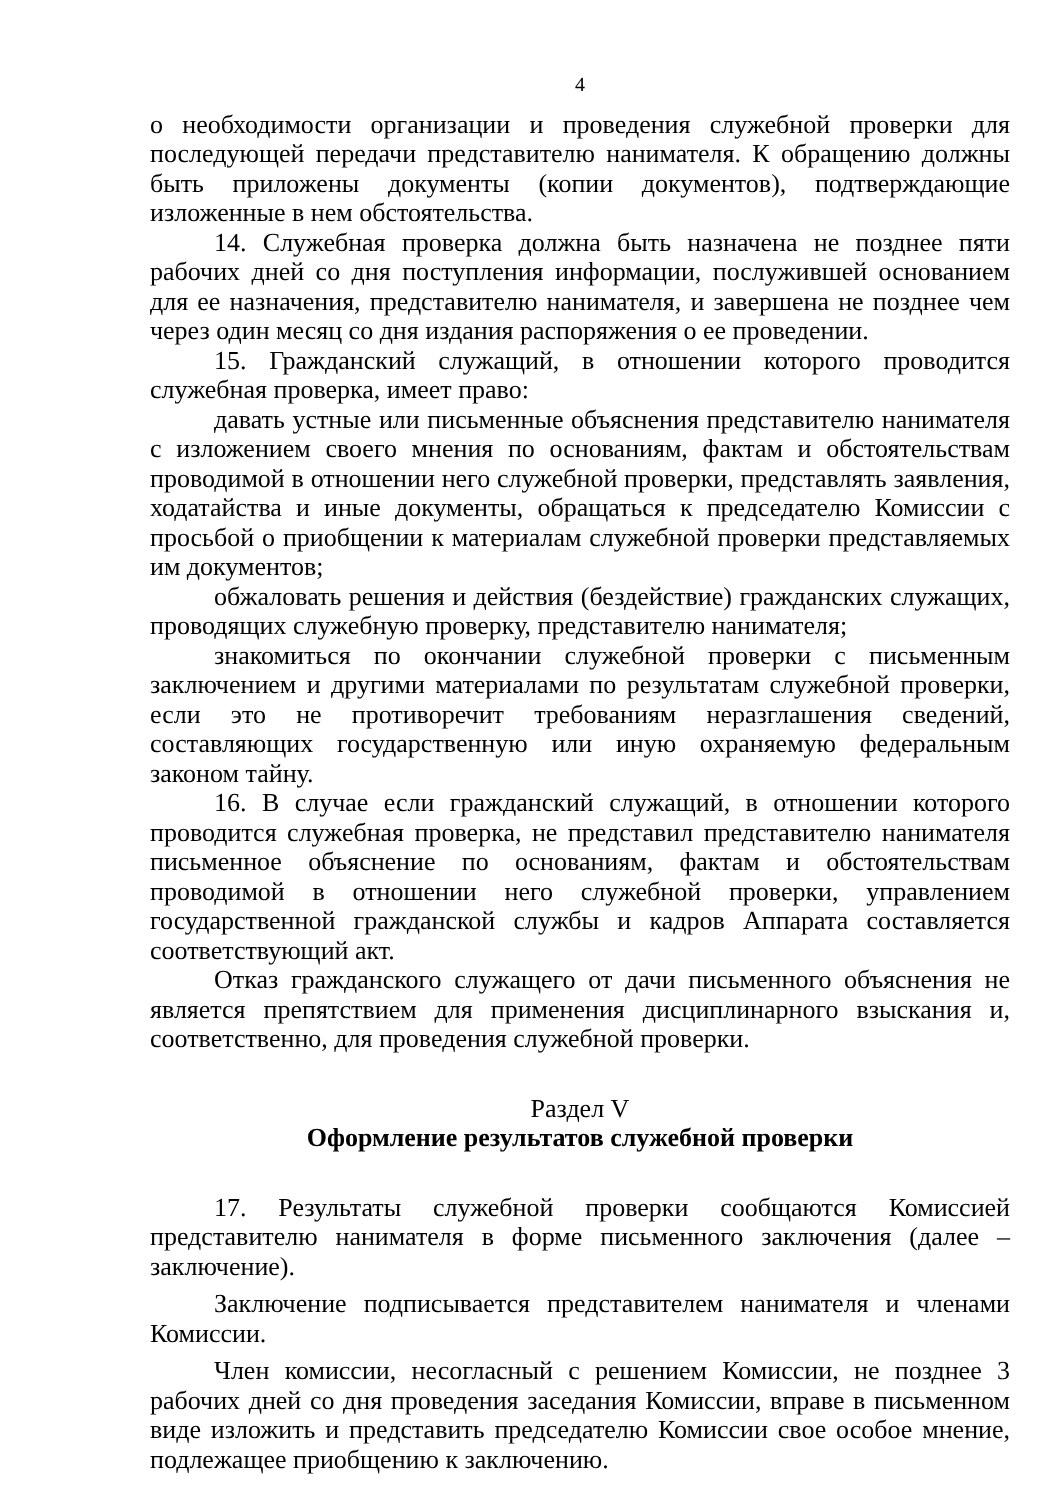4
о необходимости организации и проведения служебной проверки для последующей передачи представителю нанимателя. К обращению должны быть приложены документы (копии документов), подтверждающие изложенные в нем обстоятельства.
14. Служебная проверка должна быть назначена не позднее пяти рабочих дней со дня поступления информации, послужившей основанием для ее назначения, представителю нанимателя, и завершена не позднее чем через один месяц со дня издания распоряжения о ее проведении.
15. Гражданский служащий, в отношении которого проводится служебная проверка, имеет право:
давать устные или письменные объяснения представителю нанимателя с изложением своего мнения по основаниям, фактам и обстоятельствам проводимой в отношении него служебной проверки, представлять заявления, ходатайства и иные документы, обращаться к председателю Комиссии с просьбой о приобщении к материалам служебной проверки представляемых им документов;
обжаловать решения и действия (бездействие) гражданских служащих, проводящих служебную проверку, представителю нанимателя;
знакомиться по окончании служебной проверки с письменным заключением и другими материалами по результатам служебной проверки, если это не противоречит требованиям неразглашения сведений, составляющих государственную или иную охраняемую федеральным законом тайну.
16. В случае если гражданский служащий, в отношении которого проводится служебная проверка, не представил представителю нанимателя письменное объяснение по основаниям, фактам и обстоятельствам проводимой в отношении него служебной проверки, управлением государственной гражданской службы и кадров Аппарата составляется соответствующий акт.
Отказ гражданского служащего от дачи письменного объяснения не является препятствием для применения дисциплинарного взыскания и, соответственно, для проведения служебной проверки.
Раздел V
Оформление результатов служебной проверки
17. Результаты служебной проверки сообщаются Комиссией представителю нанимателя в форме письменного заключения (далее – заключение).
Заключение подписывается представителем нанимателя и членами Комиссии.
Член комиссии, несогласный с решением Комиссии, не позднее 3 рабочих дней со дня проведения заседания Комиссии, вправе в письменном виде изложить и представить председателю Комиссии свое особое мнение, подлежащее приобщению к заключению.